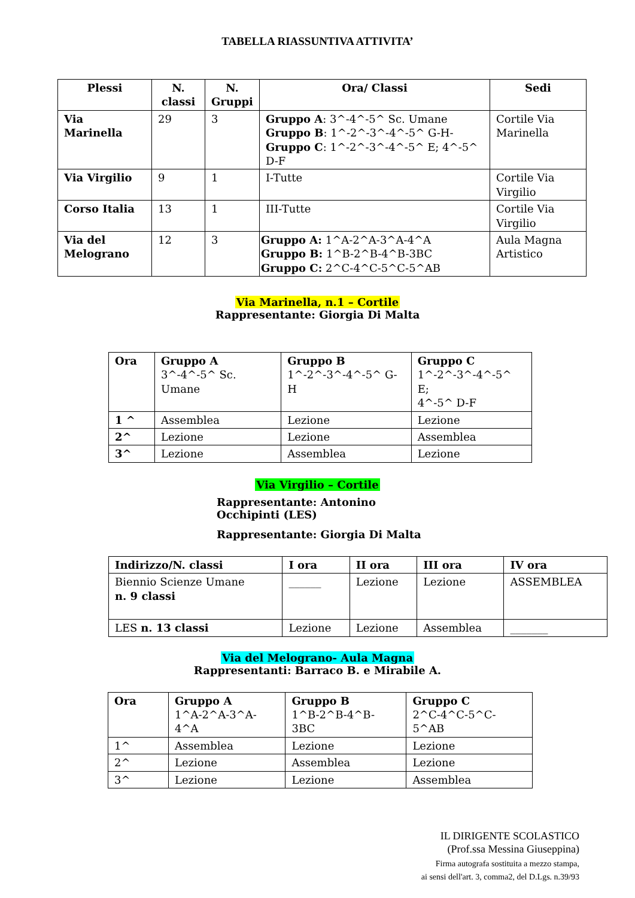TABELLA RIASSUNTIVA ATTIVITA’
| Plessi | N. classi | N. Gruppi | Ora/ Classi | Sedi |
| --- | --- | --- | --- | --- |
| Via Marinella | 29 | 3 | Gruppo A : 3^-4^-5^ Sc. Umane Gruppo B : 1^-2^-3^-4^-5^ G-H- Gruppo C : 1^-2^-3^-4^-5^ E; 4^-5^ D-F | Cortile Via Marinella |
| Via Virgilio | 9 | 1 | I-Tutte | Cortile Via Virgilio |
| Corso Italia | 13 | 1 | III-Tutte | Cortile Via Virgilio |
| Via del Melograno | 12 | 3 | Gruppo A: 1^A-2^A-3^A-4^A Gruppo B: 1^B-2^B-4^B-3BC Gruppo C: 2^C-4^C-5^C-5^AB | Aula Magna Artistico |
Via Marinella, n.1 – Cortile
Rappresentante: Giorgia Di Malta
| Ora | Gruppo A 3^-4^-5^ Sc. Umane | Gruppo B 1^-2^-3^-4^-5^ G-H | Gruppo C 1^-2^-3^-4^-5^ E; 4^-5^ D-F |
| 1 ^ | Assemblea | Lezione | Lezione |
| 2^ | Lezione | Lezione | Assemblea |
| 3^ | Lezione | Assemblea | Lezione |
Via Virgilio – Cortile
Rappresentante: Antonino Occhipinti (LES)
Rappresentante: Giorgia Di Malta
| Indirizzo/N. classi | I ora | II ora | III ora | IV ora |
| --- | --- | --- | --- | --- |
| Biennio Scienze Umane n. 9 classi | ______ | Lezione | Lezione | ASSEMBLEA |
| LES n. 13 classi | Lezione | Lezione | Assemblea | _______ |
Via del Melograno- Aula Magna
Rappresentanti: Barraco B. e Mirabile A.
| Ora | Gruppo A 1^A-2^A-3^A-4^A | Gruppo B 1^B-2^B-4^B- 3BC | Gruppo C 2^C-4^C-5^C-5^AB |
| 1^ | Assemblea | Lezione | Lezione |
| 2^ | Lezione | Assemblea | Lezione |
| 3^ | Lezione | Lezione | Assemblea |
IL DIRIGENTE SCOLASTICO
(Prof.ssa Messina Giuseppina)
Firma autografa sostituita a mezzo stampa,
ai sensi dell'art. 3, comma2, del D.Lgs. n.39/93